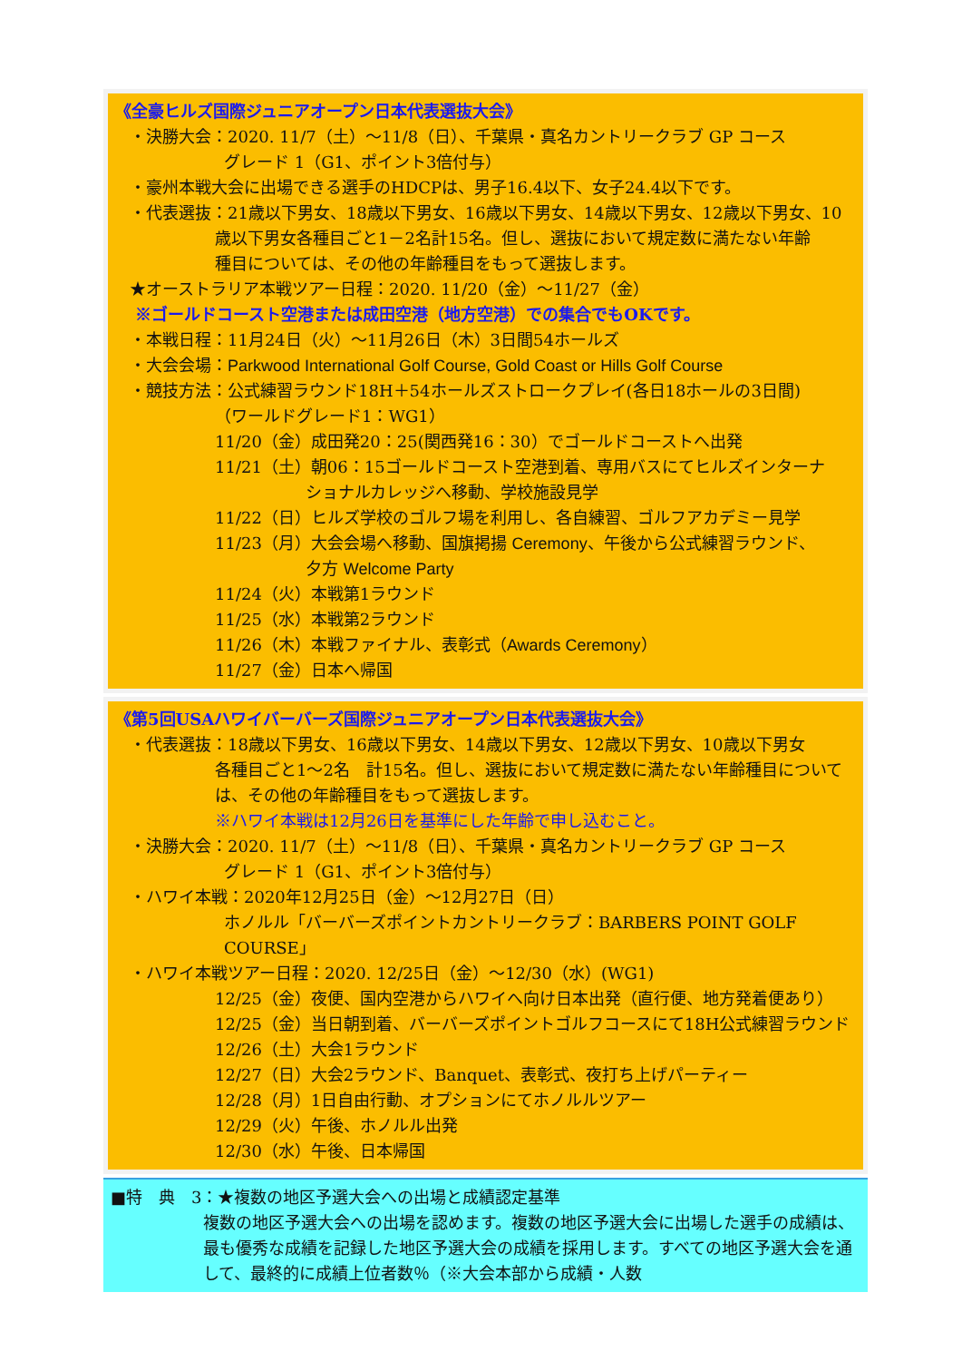《全豪ヒルズ国際ジュニアオープン日本代表選抜大会》
・決勝大会：2020. 11/7（土）～11/8（日）、千葉県・真名カントリークラブ GP コース
グレード 1（G1、ポイント3倍付与）
・豪州本戦大会に出場できる選手のHDCPは、男子16.4以下、女子24.4以下です。
・代表選抜：21歳以下男女、18歳以下男女、16歳以下男女、14歳以下男女、12歳以下男女、10
歳以下男女各種目ごと1－2名計15名。但し、選抜において規定数に満たない年齢
種目については、その他の年齢種目をもって選抜します。
★オーストラリア本戦ツアー日程：2020. 11/20（金）～11/27（金）
※ゴールドコースト空港または成田空港（地方空港）での集合でもOKです。
・本戦日程：11月24日（火）～11月26日（木）3日間54ホールズ
・大会会場：Parkwood International Golf Course, Gold Coast or Hills Golf Course
・競技方法：公式練習ラウンド18H＋54ホールズストロークプレイ(各日18ホールの3日間)
（ワールドグレード1：WG1）
11/20（金）成田発20：25(関西発16：30）でゴールドコーストへ出発
11/21（土）朝06：15ゴールドコースト空港到着、専用バスにてヒルズインターナ
ショナルカレッジへ移動、学校施設見学
11/22（日）ヒルズ学校のゴルフ場を利用し、各自練習、ゴルフアカデミー見学
11/23（月）大会会場へ移動、国旗掲揚 Ceremony、午後から公式練習ラウンド、
夕方 Welcome Party
11/24（火）本戦第1ラウンド
11/25（水）本戦第2ラウンド
11/26（木）本戦ファイナル、表彰式（Awards Ceremony）
11/27（金）日本へ帰国
《第5回USAハワイバーバーズ国際ジュニアオープン日本代表選抜大会》
・代表選抜：18歳以下男女、16歳以下男女、14歳以下男女、12歳以下男女、10歳以下男女
各種目ごと1～2名　計15名。但し、選抜において規定数に満たない年齢種目について
は、その他の年齢種目をもって選抜します。
※ハワイ本戦は12月26日を基準にした年齢で申し込むこと。
・決勝大会：2020. 11/7（土）～11/8（日）、千葉県・真名カントリークラブ GP コース
グレード 1（G1、ポイント3倍付与）
・ハワイ本戦：2020年12月25日（金）～12月27日（日）
ホノルル「バーバーズポイントカントリークラブ：BARBERS POINT GOLF COURSE」
・ハワイ本戦ツアー日程：2020. 12/25日（金）～12/30（水）(WG1)
12/25（金）夜便、国内空港からハワイへ向け日本出発（直行便、地方発着便あり）
12/25（金）当日朝到着、バーバーズポイントゴルフコースにて18H公式練習ラウンド
12/26（土）大会1ラウンド
12/27（日）大会2ラウンド、Banquet、表彰式、夜打ち上げパーティー
12/28（月）1日自由行動、オプションにてホノルルツアー
12/29（火）午後、ホノルル出発
12/30（水）午後、日本帰国
■特　典　3：★複数の地区予選大会への出場と成績認定基準
複数の地区予選大会への出場を認めます。複数の地区予選大会に出場した選手の成績は、最も優秀な成績を記録した地区予選大会の成績を採用します。すべての地区予選大会を通して、最終的に成績上位者数％（※大会本部から成績・人数